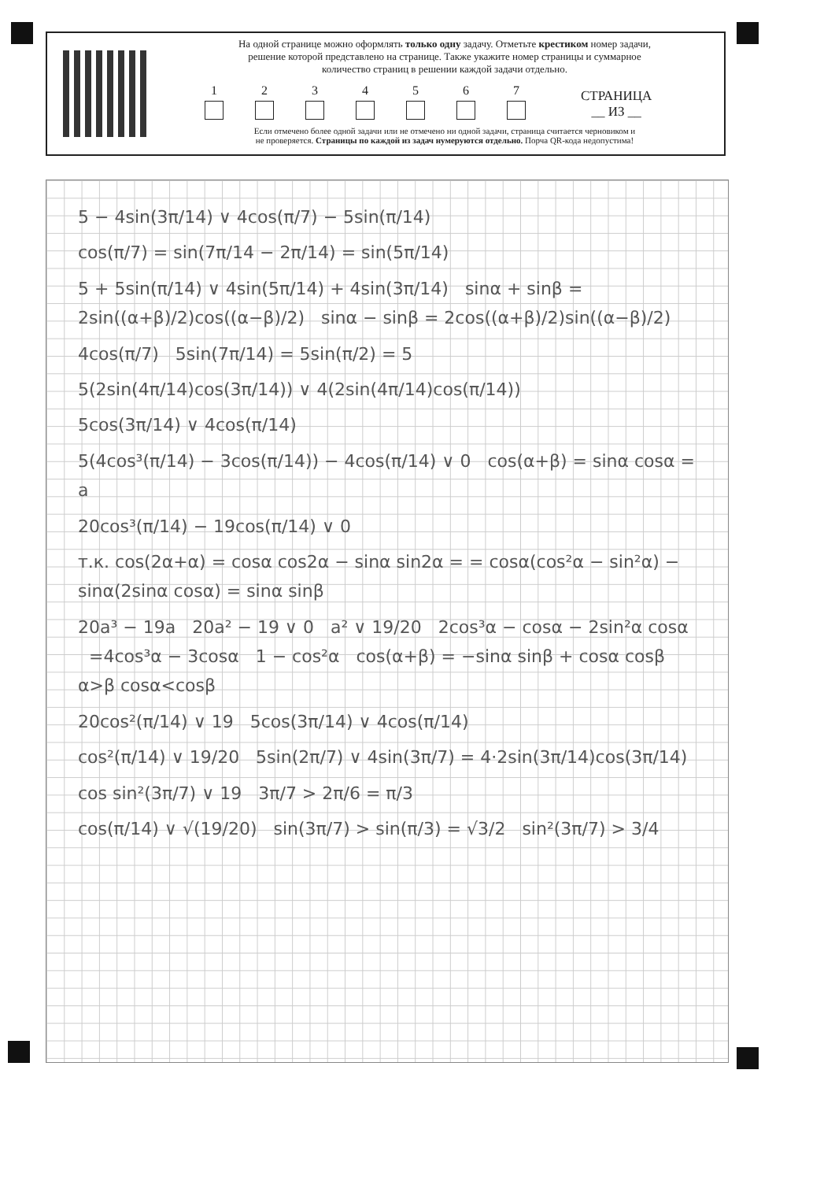На одной странице можно оформлять только одну задачу. Отметьте крестиком номер задачи,
решение которой представлено на странице. Также укажите номер страницы и суммарное
количество страниц в решении каждой задачи отдельно.
1
2
3
4
5
6
7
СТРАНИЦА
__ ИЗ __
Если отмечено более одной задачи или не отмечено ни одной задачи, страница считается черновиком и
не проверяется. Страницы по каждой из задач нумеруются отдельно. Порча QR-кода недопустима!
5 − 4sin(3π/14) ∨ 4cos(π/7) − 5sin(π/14)
cos(π/7) = sin(7π/14 − 2π/14) = sin(5π/14)
5 + 5sin(π/14) ∨ 4sin(5π/14) + 4sin(3π/14) sinα + sinβ = 2sin((α+β)/2)cos((α−β)/2) sinα − sinβ = 2cos((α+β)/2)sin((α−β)/2)
4cos(π/7) 5sin(7π/14) = 5sin(π/2) = 5
5(2sin(4π/14)cos(3π/14)) ∨ 4(2sin(4π/14)cos(π/14))
5cos(3π/14) ∨ 4cos(π/14)
5(4cos³(π/14) − 3cos(π/14)) − 4cos(π/14) ∨ 0 cos(α+β) = sinα cosα = a
20cos³(π/14) − 19cos(π/14) ∨ 0
т.к. cos(2α+α) = cosα cos2α − sinα sin2α = = cosα(cos²α − sin²α) − sinα(2sinα cosα) = sinα sinβ
20a³ − 19a 20a² − 19 ∨ 0 a² ∨ 19/20 2cos³α − cosα − 2sin²α cosα =4cos³α − 3cosα 1 − cos²α cos(α+β) = −sinα sinβ + cosα cosβ α>β cosα<cosβ
20cos²(π/14) ∨ 19 5cos(3π/14) ∨ 4cos(π/14)
cos²(π/14) ∨ 19/20 5sin(2π/7) ∨ 4sin(3π/7) = 4·2sin(3π/14)cos(3π/14)
cos sin²(3π/7) ∨ 19 3π/7 > 2π/6 = π/3
cos(π/14) ∨ √(19/20) sin(3π/7) > sin(π/3) = √3/2 sin²(3π/7) > 3/4